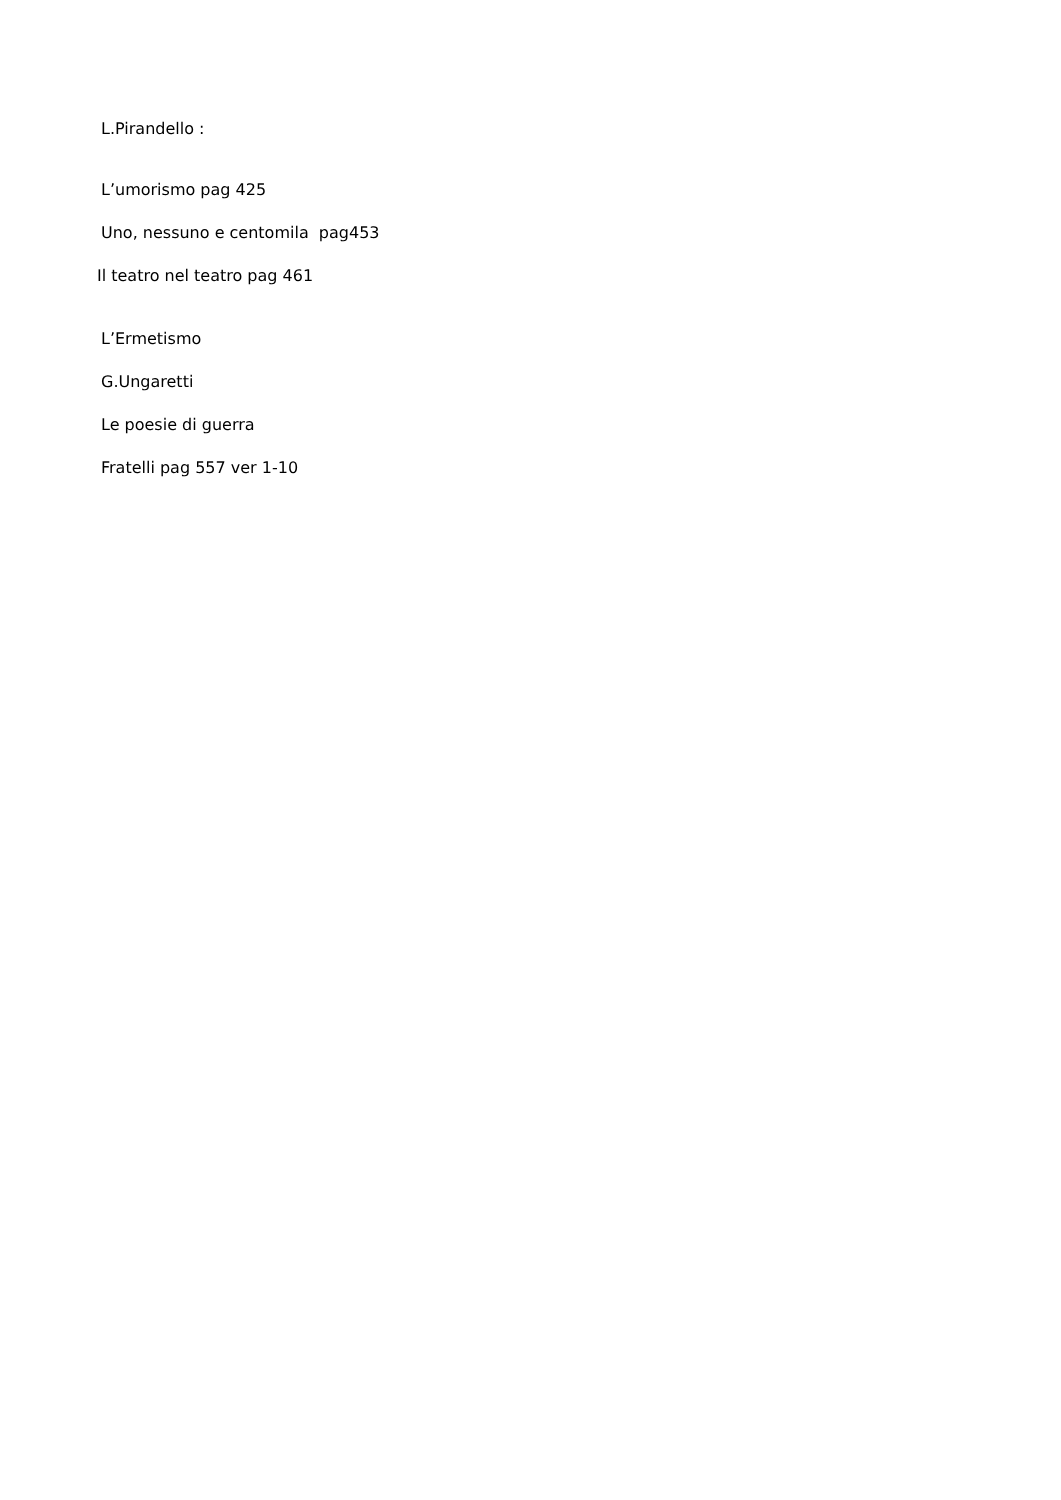L.Pirandello :
L’umorismo pag 425
Uno, nessuno e centomila pag453
Il teatro nel teatro pag 461
L’Ermetismo
G.Ungaretti
Le poesie di guerra
Fratelli pag 557 ver 1-10